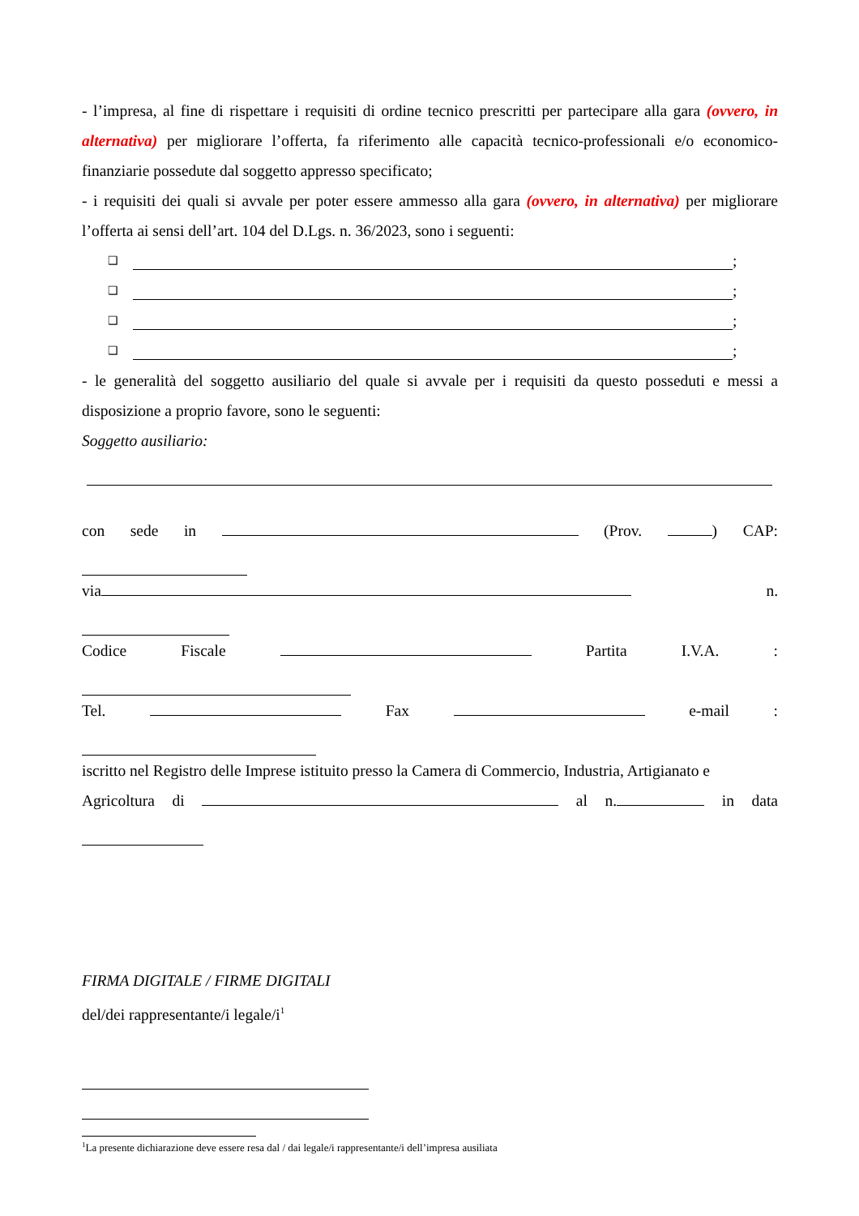- l’impresa, al fine di rispettare i requisiti di ordine tecnico prescritti per partecipare alla gara (ovvero, in alternativa) per migliorare l’offerta, fa riferimento alle capacità tecnico-professionali e/o economico-finanziarie possedute dal soggetto appresso specificato;
- i requisiti dei quali si avvale per poter essere ammesso alla gara (ovvero, in alternativa) per migliorare l’offerta ai sensi dell’art. 104 del D.Lgs. n. 36/2023, sono i seguenti:
❑ ;
❑ ;
❑ ;
❑ ;
- le generalità del soggetto ausiliario del quale si avvale per i requisiti da questo posseduti e messi a disposizione a proprio favore, sono le seguenti:
Soggetto ausiliario:
con sede in (Prov. ) CAP:
via n.
Codice Fiscale Partita I.V.A.:
Tel. Fax e-mail:
iscritto nel Registro delle Imprese istituito presso la Camera di Commercio, Industria, Artigianato e
Agricoltura di al n. in data
FIRMA DIGITALE / FIRME DIGITALI
del/dei rappresentante/i legale/i<sup>1</sup>
<sup>1</sup> La presente dichiarazione deve essere resa dal / dai legale/i rappresentante/i dell’impresa ausiliata